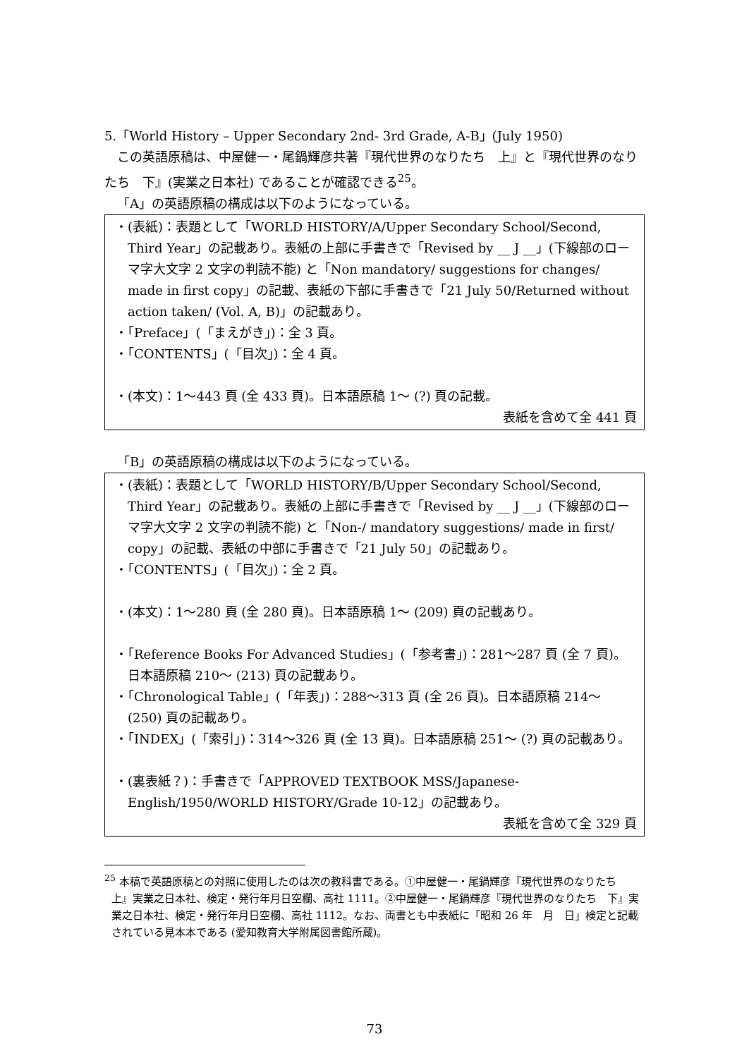5.「World History – Upper Secondary 2nd- 3rd Grade, A-B」(July 1950)
この英語原稿は、中屋健一・尾鍋輝彦共著『現代世界のなりたち　上』と『現代世界のなりたち　下』(実業之日本社) であることが確認できる<sup>25</sup>。
「A」の英語原稿の構成は以下のようになっている。
・(表紙)：表題として「WORLD HISTORY/A/Upper Secondary School/Second, Third Year」の記載あり。表紙の上部に手書きで「Revised by __ J __」(下線部のローマ字大文字 2 文字の判読不能) と「Non mandatory/ suggestions for changes/ made in first copy」の記載、表紙の下部に手書きで「21 July 50/Returned without action taken/ (Vol. A, B)」の記載あり。
・「Preface」(「まえがき」)：全 3 頁。
・「CONTENTS」(「目次」)：全 4 頁。
・(本文)：1～443 頁 (全 433 頁)。日本語原稿 1～ (?) 頁の記載。
表紙を含めて全 441 頁
「B」の英語原稿の構成は以下のようになっている。
・(表紙)：表題として「WORLD HISTORY/B/Upper Secondary School/Second, Third Year」の記載あり。表紙の上部に手書きで「Revised by __ J __」(下線部のローマ字大文字 2 文字の判読不能) と「Non-/ mandatory suggestions/ made in first/ copy」の記載、表紙の中部に手書きで「21 July 50」の記載あり。
・「CONTENTS」(「目次」)：全 2 頁。
・(本文)：1～280 頁 (全 280 頁)。日本語原稿 1～ (209) 頁の記載あり。
・「Reference Books For Advanced Studies」(「参考書」)：281～287 頁 (全 7 頁)。日本語原稿 210～ (213) 頁の記載あり。
・「Chronological Table」(「年表」)：288～313 頁 (全 26 頁)。日本語原稿 214～ (250) 頁の記載あり。
・「INDEX」(「索引」)：314～326 頁 (全 13 頁)。日本語原稿 251～ (?) 頁の記載あり。
・(裏表紙？)：手書きで「APPROVED TEXTBOOK MSS/Japanese-English/1950/WORLD HISTORY/Grade 10-12」の記載あり。
表紙を含めて全 329 頁
<sup>25</sup> 本稿で英語原稿との対照に使用したのは次の教科書である。①中屋健一・尾鍋輝彦『現代世界のなりたち　上』実業之日本社、検定・発行年月日空欄、高社 1111。②中屋健一・尾鍋輝彦『現代世界のなりたち　下』実業之日本社、検定・発行年月日空欄、高社 1112。なお、両書とも中表紙に「昭和 26 年　月　日」検定と記載されている見本本である (愛知教育大学附属図書館所蔵)。
73